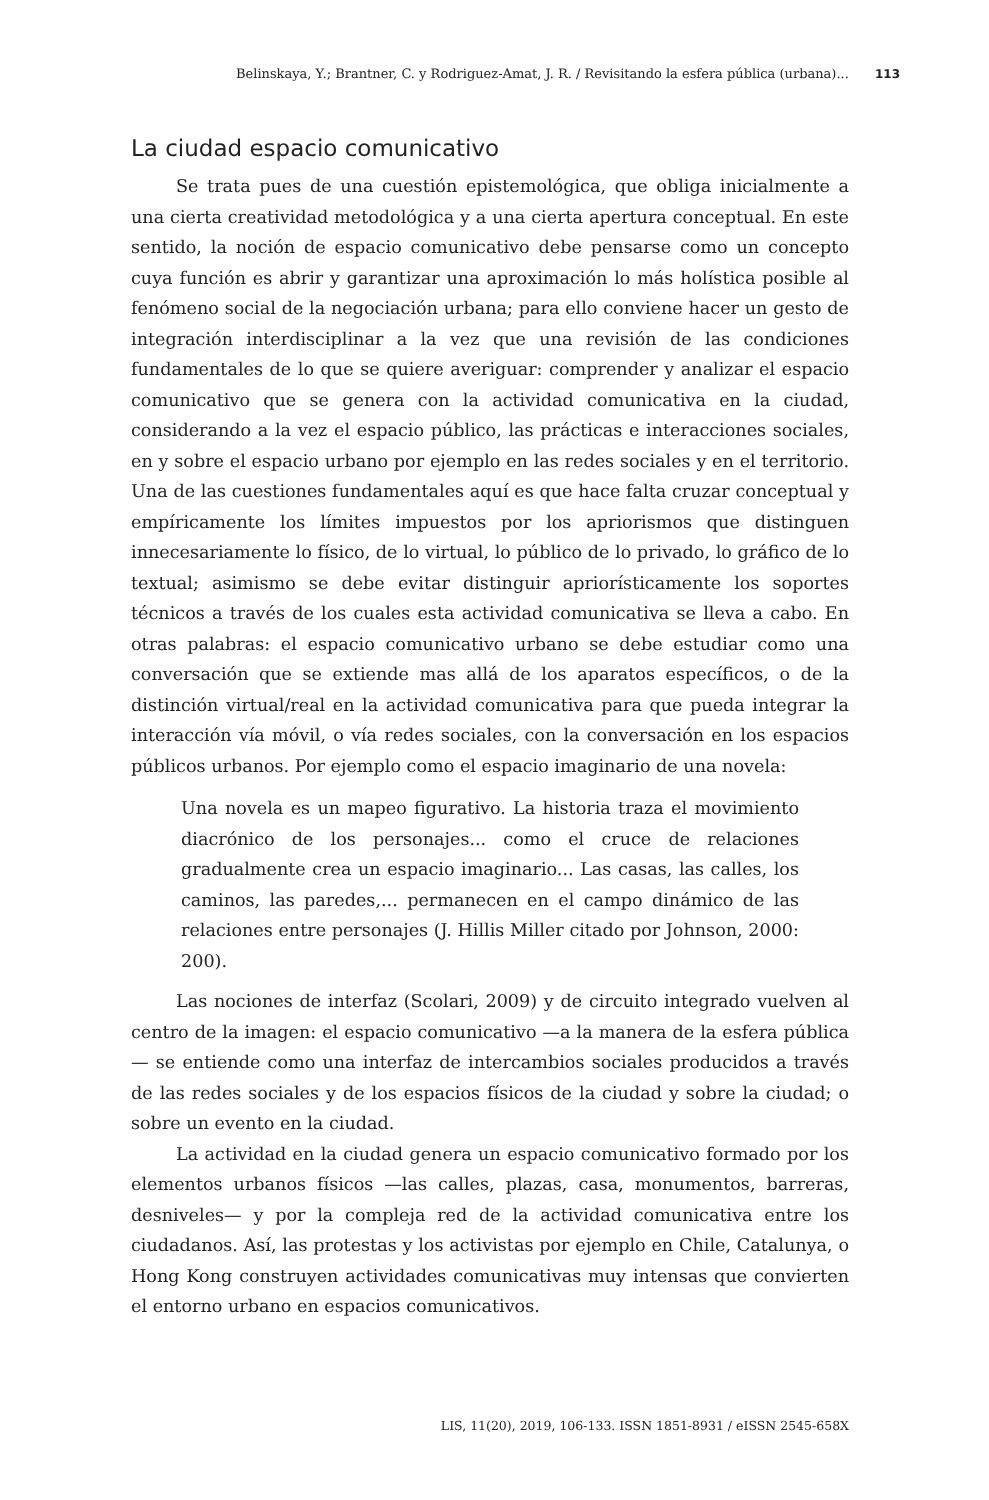Belinskaya, Y.; Brantner, C. y Rodriguez-Amat, J. R. / Revisitando la esfera pública (urbana)... 113
La ciudad espacio comunicativo
Se trata pues de una cuestión epistemológica, que obliga inicialmente a una cierta creatividad metodológica y a una cierta apertura conceptual. En este sentido, la noción de espacio comunicativo debe pensarse como un concepto cuya función es abrir y garantizar una aproximación lo más holística posible al fenómeno social de la negociación urbana; para ello conviene hacer un gesto de integración interdisciplinar a la vez que una revisión de las condiciones fundamentales de lo que se quiere averiguar: comprender y analizar el espacio comunicativo que se genera con la actividad comunicativa en la ciudad, considerando a la vez el espacio público, las prácticas e interacciones sociales, en y sobre el espacio urbano por ejemplo en las redes sociales y en el territorio. Una de las cuestiones fundamentales aquí es que hace falta cruzar conceptual y empíricamente los límites impuestos por los apriorismos que distinguen innecesariamente lo físico, de lo virtual, lo público de lo privado, lo gráfico de lo textual; asimismo se debe evitar distinguir apriorísticamente los soportes técnicos a través de los cuales esta actividad comunicativa se lleva a cabo. En otras palabras: el espacio comunicativo urbano se debe estudiar como una conversación que se extiende mas allá de los aparatos específicos, o de la distinción virtual/real en la actividad comunicativa para que pueda integrar la interacción vía móvil, o vía redes sociales, con la conversación en los espacios públicos urbanos. Por ejemplo como el espacio imaginario de una novela:
Una novela es un mapeo figurativo. La historia traza el movimiento diacrónico de los personajes... como el cruce de relaciones gradualmente crea un espacio imaginario... Las casas, las calles, los caminos, las paredes,... permanecen en el campo dinámico de las relaciones entre personajes (J. Hillis Miller citado por Johnson, 2000: 200).
Las nociones de interfaz (Scolari, 2009) y de circuito integrado vuelven al centro de la imagen: el espacio comunicativo —a la manera de la esfera pública— se entiende como una interfaz de intercambios sociales producidos a través de las redes sociales y de los espacios físicos de la ciudad y sobre la ciudad; o sobre un evento en la ciudad.
La actividad en la ciudad genera un espacio comunicativo formado por los elementos urbanos físicos —las calles, plazas, casa, monumentos, barreras, desniveles— y por la compleja red de la actividad comunicativa entre los ciudadanos. Así, las protestas y los activistas por ejemplo en Chile, Catalunya, o Hong Kong construyen actividades comunicativas muy intensas que convierten el entorno urbano en espacios comunicativos.
LIS, 11(20), 2019, 106-133. ISSN 1851-8931 / eISSN 2545-658X